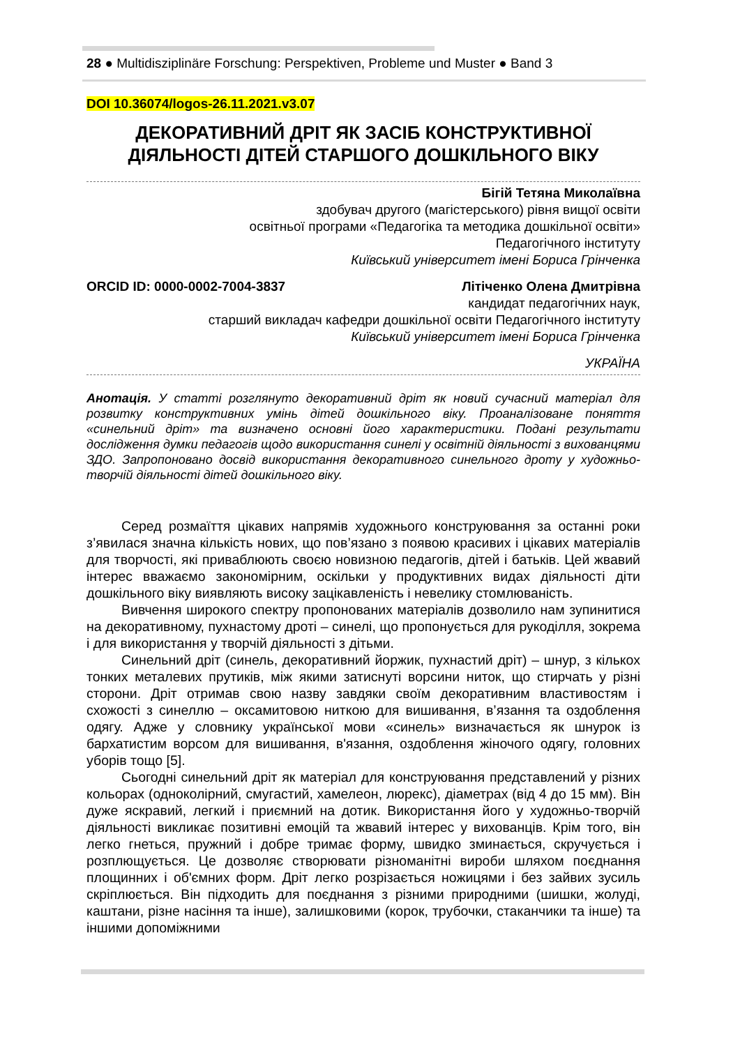28 ● Multidisziplinäre Forschung: Perspektiven, Probleme und Muster ● Band 3
DOI 10.36074/logos-26.11.2021.v3.07
ДЕКОРАТИВНИЙ ДРІТ ЯК ЗАСІБ КОНСТРУКТИВНОЇ ДІЯЛЬНОСТІ ДІТЕЙ СТАРШОГО ДОШКІЛЬНОГО ВІКУ
Бігій Тетяна Миколаївна
здобувач другого (магістерського) рівня вищої освіти
освітньої програми «Педагогіка та методика дошкільної освіти»
Педагогічного інституту
Київський університет імені Бориса Грінченка
ORCID ID: 0000-0002-7004-3837 Літіченко Олена Дмитрівна
кандидат педагогічних наук,
старший викладач кафедри дошкільної освіти Педагогічного інституту
Київський університет імені Бориса Грінченка
УКРАЇНА
Анотація. У статті розглянуто декоративний дріт як новий сучасний матеріал для розвитку конструктивних умінь дітей дошкільного віку. Проаналізоване поняття «синельний дріт» та визначено основні його характеристики. Подані результати дослідження думки педагогів щодо використання синелі у освітній діяльності з вихованцями ЗДО. Запропоновано досвід використання декоративного синельного дроту у художньо-творчій діяльності дітей дошкільного віку.
Серед розмаїття цікавих напрямів художнього конструювання за останні роки з’явилася значна кількість нових, що пов’язано з появою красивих і цікавих матеріалів для творчості, які приваблюють своєю новизною педагогів, дітей і батьків. Цей жвавий інтерес вважаємо закономірним, оскільки у продуктивних видах діяльності діти дошкільного віку виявляють високу зацікавленість і невелику стомлюваність.
Вивчення широкого спектру пропонованих матеріалів дозволило нам зупинитися на декоративному, пухнастому дроті – синелі, що пропонується для рукоділля, зокрема і для використання у творчій діяльності з дітьми.
Синельний дріт (синель, декоративний йоржик, пухнастий дріт) – шнур, з кількох тонких металевих прутиків, між якими затиснуті ворсини ниток, що стирчать у різні сторони. Дріт отримав свою назву завдяки своїм декоративним властивостям і схожості з синеллю – оксамитовою ниткою для вишивання, в’язання та оздоблення одягу. Адже у словнику української мови «синель» визначається як шнурок із бархатистим ворсом для вишивання, в'язання, оздоблення жіночого одягу, головних уборів тощо [5].
Сьогодні синельний дріт як матеріал для конструювання представлений у різних кольорах (одноколірний, смугастий, хамелеон, люрекс), діаметрах (від 4 до 15 мм). Він дуже яскравий, легкий і приємний на дотик. Використання його у художньо-творчій діяльності викликає позитивні емоцій та жвавий інтерес у вихованців. Крім того, він легко гнеться, пружний і добре тримає форму, швидко зминається, скручується і розплющується. Це дозволяє створювати різноманітні вироби шляхом поєднання площинних і об'ємних форм. Дріт легко розрізається ножицями і без зайвих зусиль скріплюється. Він підходить для поєднання з різними природними (шишки, жолуді, каштани, різне насіння та інше), залишковими (корок, трубочки, стаканчики та інше) та іншими допоміжними